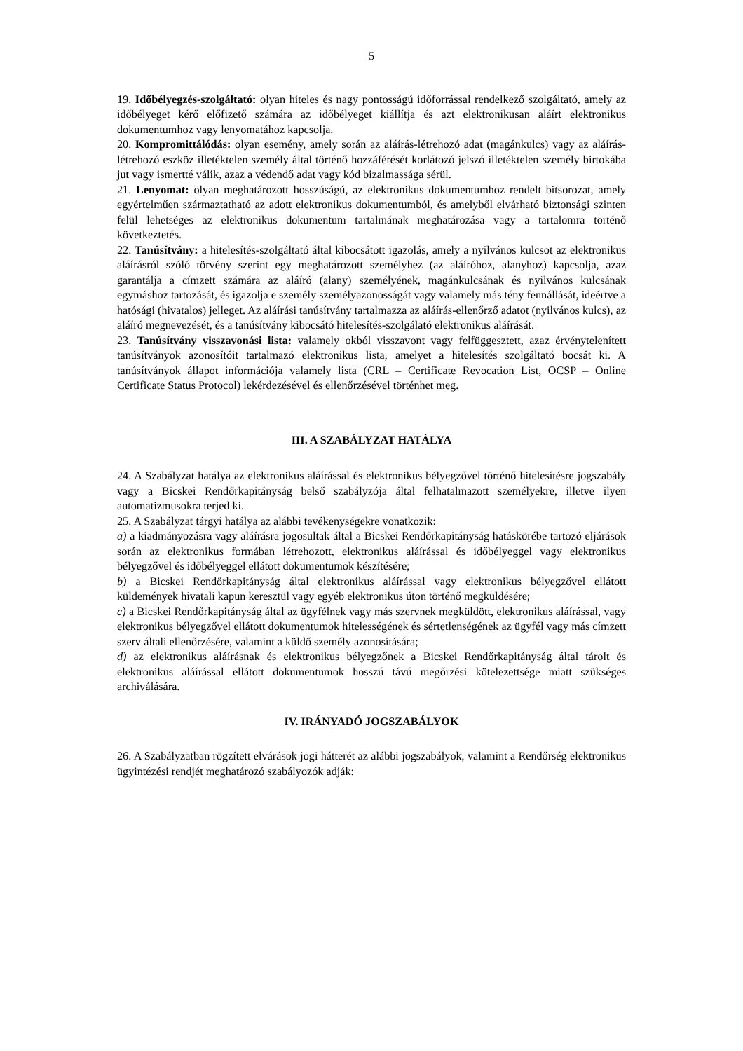5
19. Időbélyegzés-szolgáltató: olyan hiteles és nagy pontosságú időforrással rendelkező szolgáltató, amely az időbélyeget kérő előfizető számára az időbélyeget kiállítja és azt elektronikusan aláírt elektronikus dokumentumhoz vagy lenyomatához kapcsolja.
20. Kompromittálódás: olyan esemény, amely során az aláírás-létrehozó adat (magánkulcs) vagy az aláírás-létrehozó eszköz illetéktelen személy által történő hozzáférését korlátozó jelszó illetéktelen személy birtokába jut vagy ismertté válik, azaz a védendő adat vagy kód bizalmassága sérül.
21. Lenyomat: olyan meghatározott hosszúságú, az elektronikus dokumentumhoz rendelt bitsorozat, amely egyértelműen származtatható az adott elektronikus dokumentumból, és amelyből elvárható biztonsági szinten felül lehetséges az elektronikus dokumentum tartalmának meghatározása vagy a tartalomra történő következtetés.
22. Tanúsítvány: a hitelesítés-szolgáltató által kibocsátott igazolás, amely a nyilvános kulcsot az elektronikus aláírásról szóló törvény szerint egy meghatározott személyhez (az aláíróhoz, alanyhoz) kapcsolja, azaz garantálja a címzett számára az aláíró (alany) személyének, magánkulcsának és nyilvános kulcsának egymáshoz tartozását, és igazolja e személy személyazonosságát vagy valamely más tény fennállását, ideértve a hatósági (hivatalos) jelleget. Az aláírási tanúsítvány tartalmazza az aláírás-ellenőrző adatot (nyilvános kulcs), az aláíró megnevezését, és a tanúsítvány kibocsátó hitelesítés-szolgálató elektronikus aláírását.
23. Tanúsítvány visszavonási lista: valamely okból visszavont vagy felfüggesztett, azaz érvénytelenített tanúsítványok azonosítóit tartalmazó elektronikus lista, amelyet a hitelesítés szolgáltató bocsát ki. A tanúsítványok állapot információja valamely lista (CRL – Certificate Revocation List, OCSP – Online Certificate Status Protocol) lekérdezésével és ellenőrzésével történhet meg.
III. A SZABÁLYZAT HATÁLYA
24. A Szabályzat hatálya az elektronikus aláírással és elektronikus bélyegzővel történő hitelesítésre jogszabály vagy a Bicskei Rendőrkapitányság belső szabályzója által felhatalmazott személyekre, illetve ilyen automatizmusokra terjed ki.
25. A Szabályzat tárgyi hatálya az alábbi tevékenységekre vonatkozik:
a) a kiadmányozásra vagy aláírásra jogosultak által a Bicskei Rendőrkapitányság hatáskörébe tartozó eljárások során az elektronikus formában létrehozott, elektronikus aláírással és időbélyeggel vagy elektronikus bélyegzővel és időbélyeggel ellátott dokumentumok készítésére;
b) a Bicskei Rendőrkapitányság által elektronikus aláírással vagy elektronikus bélyegzővel ellátott küldemények hivatali kapun keresztül vagy egyéb elektronikus úton történő megküldésére;
c) a Bicskei Rendőrkapitányság által az ügyfélnek vagy más szervnek megküldött, elektronikus aláírással, vagy elektronikus bélyegzővel ellátott dokumentumok hitelességének és sértetlenségének az ügyfél vagy más címzett szerv általi ellenőrzésére, valamint a küldő személy azonosítására;
d) az elektronikus aláírásnak és elektronikus bélyegzőnek a Bicskei Rendőrkapitányság által tárolt és elektronikus aláírással ellátott dokumentumok hosszú távú megőrzési kötelezettsége miatt szükséges archiválására.
IV. IRÁNYADÓ JOGSZABÁLYOK
26. A Szabályzatban rögzített elvárások jogi hátterét az alábbi jogszabályok, valamint a Rendőrség elektronikus ügyintézési rendjét meghatározó szabályozók adják: